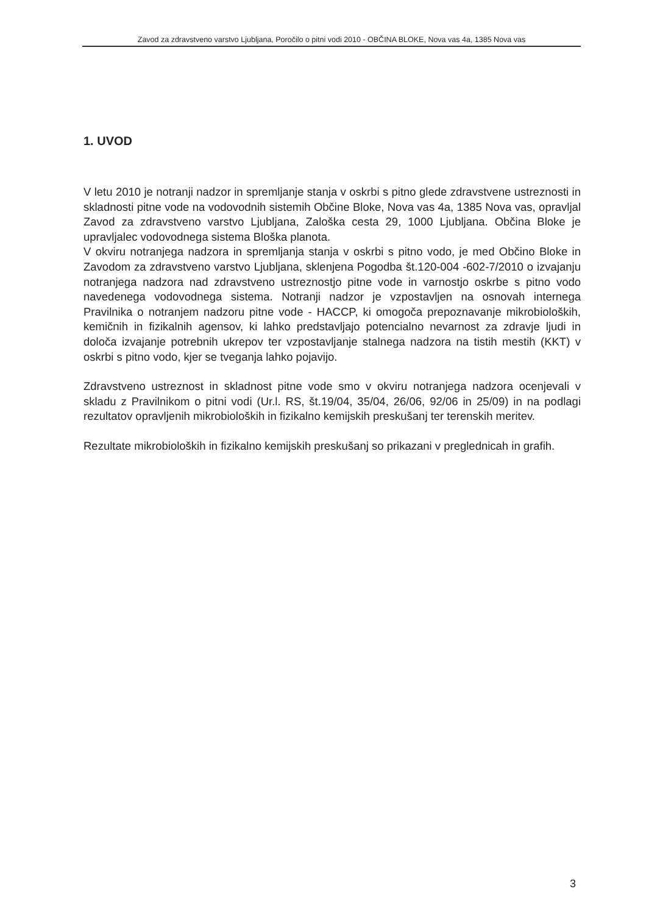Zavod za zdravstveno varstvo Ljubljana, Poročilo o pitni vodi 2010 - OBČINA BLOKE, Nova vas 4a, 1385 Nova vas
1. UVOD
V letu 2010 je notranji nadzor in spremljanje stanja v oskrbi s pitno glede zdravstvene ustreznosti in skladnosti pitne vode na vodovodnih sistemih Občine Bloke, Nova vas 4a, 1385 Nova vas, opravljal Zavod za zdravstveno varstvo Ljubljana, Zaloška cesta 29, 1000 Ljubljana. Občina Bloke je upravljalec vodovodnega sistema Bloška planota.
V okviru notranjega nadzora in spremljanja stanja v oskrbi s pitno vodo, je med Občino Bloke in Zavodom za zdravstveno varstvo Ljubljana, sklenjena Pogodba št.120-004 -602-7/2010 o izvajanju notranjega nadzora nad zdravstveno ustreznostjo pitne vode in varnostjo oskrbe s pitno vodo navedenega vodovodnega sistema. Notranji nadzor je vzpostavljen na osnovah internega Pravilnika o notranjem nadzoru pitne vode - HACCP, ki omogoča prepoznavanje mikrobioloških, kemičnih in fizikalnih agensov, ki lahko predstavljajo potencialno nevarnost za zdravje ljudi in določa izvajanje potrebnih ukrepov ter vzpostavljanje stalnega nadzora na tistih mestih (KKT) v oskrbi s pitno vodo, kjer se tveganja lahko pojavijo.
Zdravstveno ustreznost in skladnost pitne vode smo v okviru notranjega nadzora ocenjevali v skladu z Pravilnikom o pitni vodi (Ur.l. RS, št.19/04, 35/04, 26/06, 92/06 in 25/09) in na podlagi rezultatov opravljenih mikrobioloških in fizikalno kemijskih preskušanj ter terenskih meritev.
Rezultate mikrobioloških in fizikalno kemijskih preskušanj so prikazani v preglednicah in grafih.
3